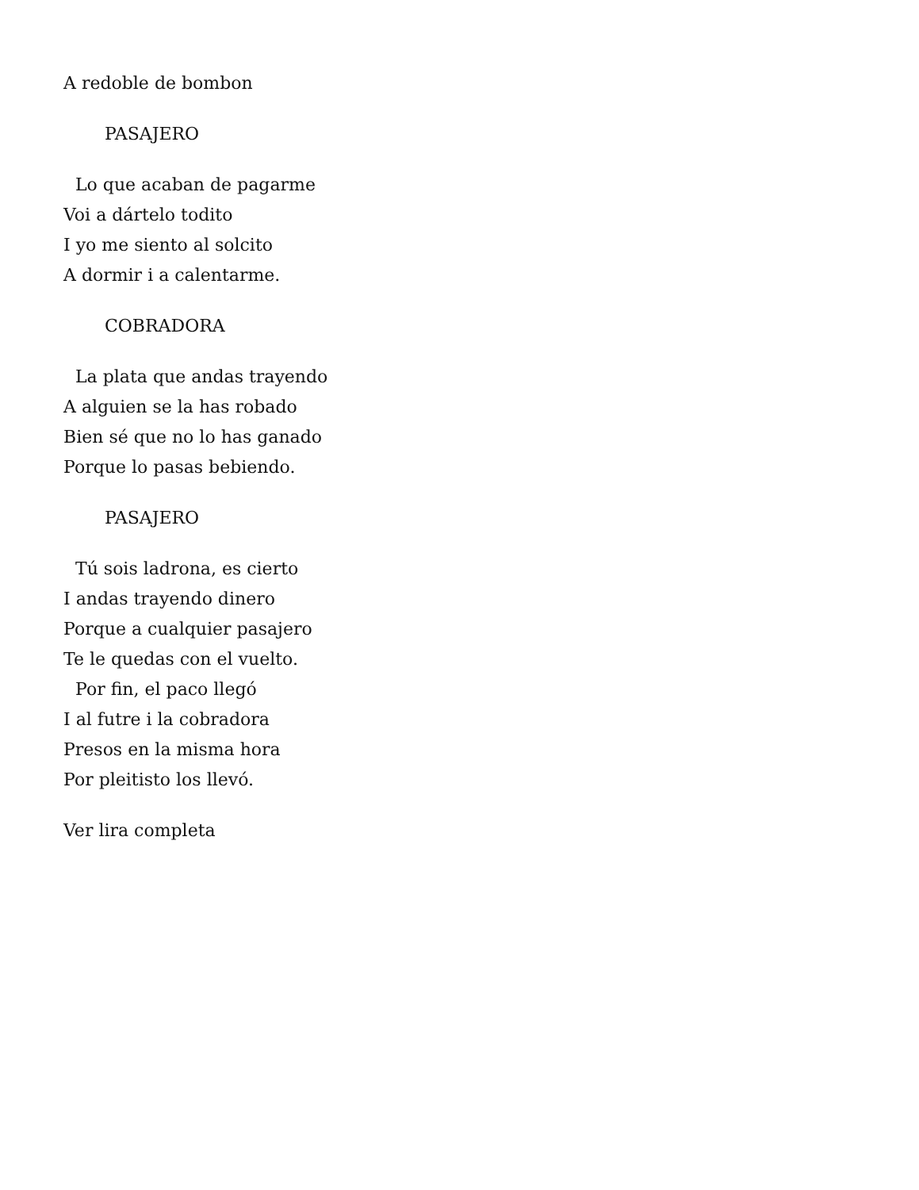A redoble de bombon
PASAJERO
Lo que acaban de pagarme
Voi a dártelo todito
I yo me siento al solcito
A dormir i a calentarme.
COBRADORA
La plata que andas trayendo
A alguien se la has robado
Bien sé que no lo has ganado
Porque lo pasas bebiendo.
PASAJERO
Tú sois ladrona, es cierto
I andas trayendo dinero
Porque a cualquier pasajero
Te le quedas con el vuelto.
Por fin, el paco llegó
I al futre i la cobradora
Presos en la misma hora
Por pleitisto los llevó.
Ver lira completa